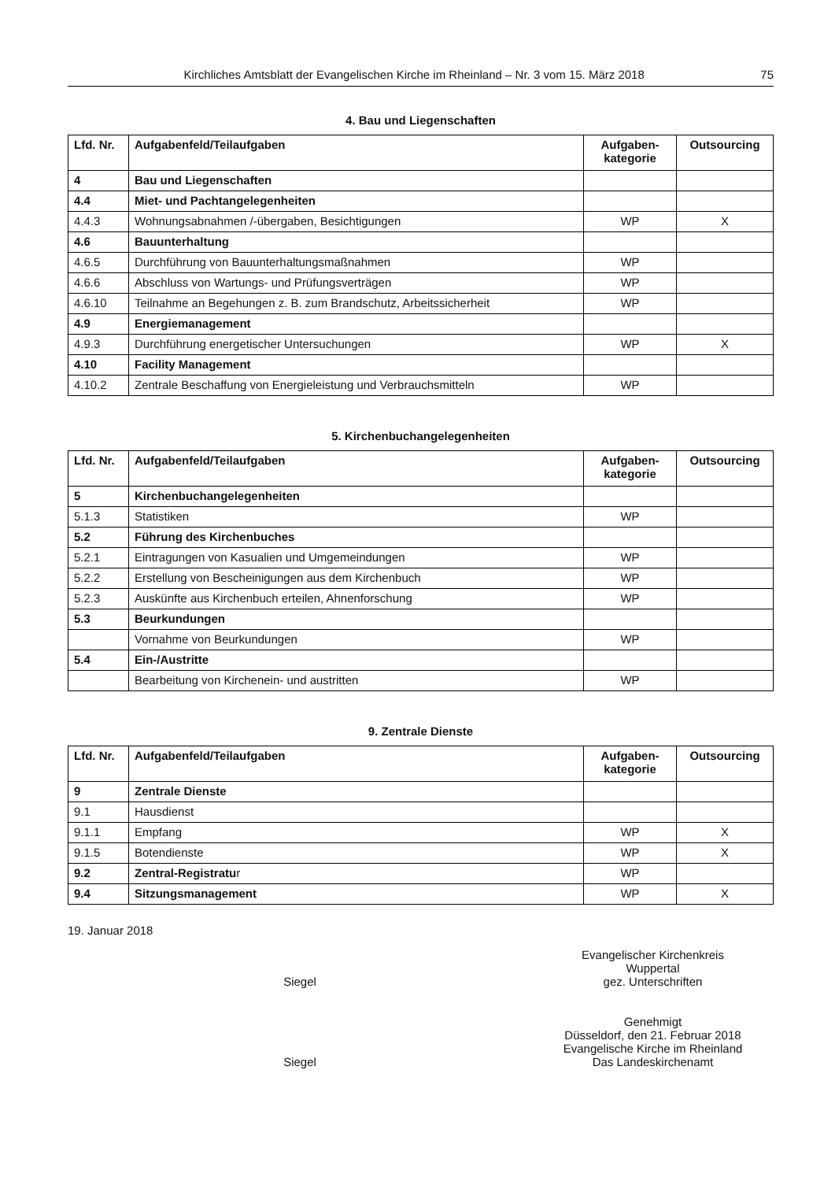Kirchliches Amtsblatt der Evangelischen Kirche im Rheinland – Nr. 3 vom 15. März 2018 75
4. Bau und Liegenschaften
| Lfd. Nr. | Aufgabenfeld/Teilaufgaben | Aufgaben- kategorie | Outsourcing |
| --- | --- | --- | --- |
| 4 | Bau und Liegenschaften | | |
| 4.4 | Miet- und Pachtangelegenheiten | | |
| 4.4.3 | Wohnungsabnahmen /-übergaben, Besichtigungen | WP | X |
| 4.6 | Bauunterhaltung | | |
| 4.6.5 | Durchführung von Bauunterhaltungsmaßnahmen | WP | |
| 4.6.6 | Abschluss von Wartungs- und Prüfungsverträgen | WP | |
| 4.6.10 | Teilnahme an Begehungen z. B. zum Brandschutz, Arbeitssicherheit | WP | |
| 4.9 | Energiemanagement | | |
| 4.9.3 | Durchführung energetischer Untersuchungen | WP | X |
| 4.10 | Facility Management | | |
| 4.10.2 | Zentrale Beschaffung von Energieleistung und Verbrauchsmitteln | WP | |
5. Kirchenbuchangelegenheiten
| Lfd. Nr. | Aufgabenfeld/Teilaufgaben | Aufgaben- kategorie | Outsourcing |
| --- | --- | --- | --- |
| 5 | Kirchenbuchangelegenheiten | | |
| 5.1.3 | Statistiken | WP | |
| 5.2 | Führung des Kirchenbuches | | |
| 5.2.1 | Eintragungen von Kasualien und Umgemeindungen | WP | |
| 5.2.2 | Erstellung von Bescheinigungen aus dem Kirchenbuch | WP | |
| 5.2.3 | Auskünfte aus Kirchenbuch erteilen, Ahnenforschung | WP | |
| 5.3 | Beurkundungen | | |
| | Vornahme von Beurkundungen | WP | |
| 5.4 | Ein-/Austritte | | |
| | Bearbeitung von Kirchenein- und austritten | WP | |
9. Zentrale Dienste
| Lfd. Nr. | Aufgabenfeld/Teilaufgaben | Aufgaben- kategorie | Outsourcing |
| --- | --- | --- | --- |
| 9 | Zentrale Dienste | | |
| 9.1 | Hausdienst | | |
| 9.1.1 | Empfang | WP | X |
| 9.1.5 | Botendienste | WP | X |
| 9.2 | Zentral-Registratu r | WP | |
| 9.4 | Sitzungsmanagement | WP | X |
19. Januar 2018
Siegel Evangelischer Kirchenkreis
Wuppertal
gez. Unterschriften
Siegel Genehmigt
Düsseldorf, den 21. Februar 2018
Evangelische Kirche im Rheinland
Das Landeskirchenamt